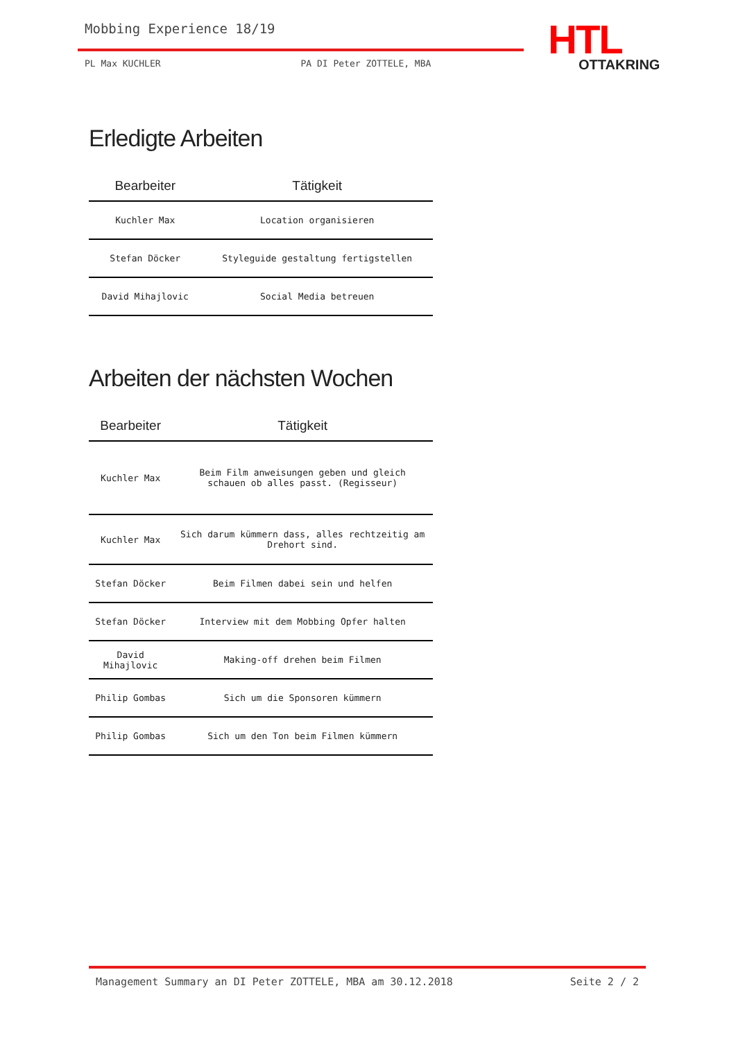Mobbing Experience 18/19
PL Max KUCHLER PA DI Peter ZOTTELE, MBA
HTL
OTTAKRING
Erledigte Arbeiten
| Bearbeiter | Tätigkeit |
| --- | --- |
| Kuchler Max | Location organisieren |
| Stefan Döcker | Styleguide gestaltung fertigstellen |
| David Mihajlovic | Social Media betreuen |
Arbeiten der nächsten Wochen
| Bearbeiter | Tätigkeit |
| --- | --- |
| Kuchler Max | Beim Film anweisungen geben und gleich schauen ob alles passt. (Regisseur) |
| Kuchler Max | Sich darum kümmern dass, alles rechtzeitig am Drehort sind. |
| Stefan Döcker | Beim Filmen dabei sein und helfen |
| Stefan Döcker | Interview mit dem Mobbing Opfer halten |
| David Mihajlovic | Making-off drehen beim Filmen |
| Philip Gombas | Sich um die Sponsoren kümmern |
| Philip Gombas | Sich um den Ton beim Filmen kümmern |
Management Summary an DI Peter ZOTTELE, MBA am 30.12.2018 Seite 2 / 2